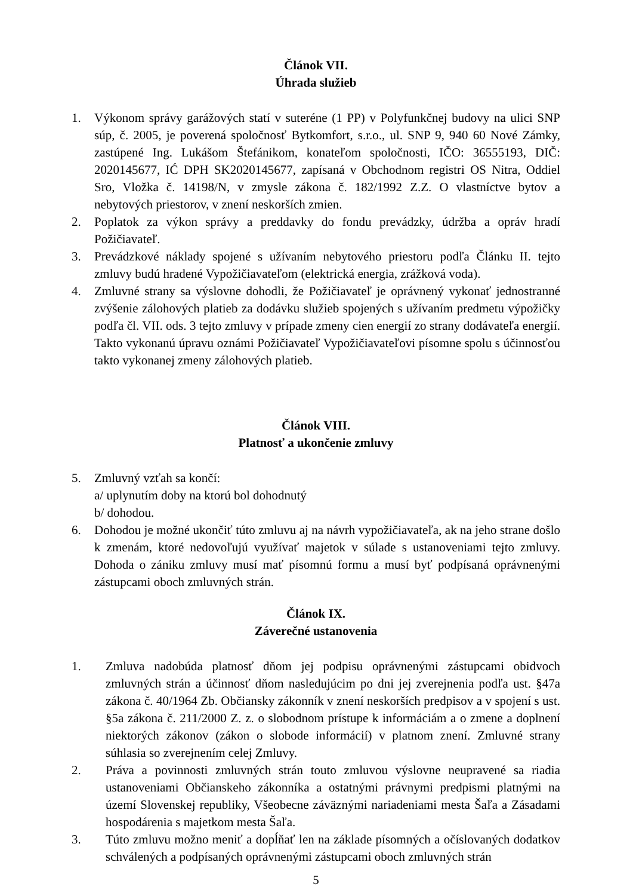Článok VII.
Úhrada služieb
1. Výkonom správy garážových statí v suteréne (1 PP) v Polyfunkčnej budovy na ulici SNP súp, č. 2005, je poverená spoločnosť Bytkomfort, s.r.o., ul. SNP 9, 940 60 Nové Zámky, zastúpené Ing. Lukášom Štefánikom, konateľom spoločnosti, IČO: 36555193, DIČ: 2020145677, IĆ DPH SK2020145677, zapísaná v Obchodnom registri OS Nitra, Oddiel Sro, Vložka č. 14198/N, v zmysle zákona č. 182/1992 Z.Z. O vlastníctve bytov a nebytových priestorov, v znení neskorších zmien.
2. Poplatok za výkon správy a preddavky do fondu prevádzky, údržba a opráv hradí Požičiavateľ.
3. Prevádzkové náklady spojené s užívaním nebytového priestoru podľa Článku II. tejto zmluvy budú hradené Vypožičiavateľom (elektrická energia, zrážková voda).
4. Zmluvné strany sa výslovne dohodli, že Požičiavateľ je oprávnený vykonať jednostranné zvýšenie zálohových platieb za dodávku služieb spojených s užívaním predmetu výpožičky podľa čl. VII. ods. 3 tejto zmluvy v prípade zmeny cien energií zo strany dodávateľa energií. Takto vykonanú úpravu oznámi Požičiavateľ Vypožičiavateľovi písomne spolu s účinnosťou takto vykonanej zmeny zálohových platieb.
Článok VIII.
Platnosť a ukončenie zmluvy
5. Zmluvný vzťah sa končí:
a/ uplynutím doby na ktorú bol dohodnutý
b/ dohodou.
6. Dohodou je možné ukončiť túto zmluvu aj na návrh vypožičiavateľa, ak na jeho strane došlo k zmenám, ktoré nedovoľujú využívať majetok v súlade s ustanoveniami tejto zmluvy. Dohoda o zániku zmluvy musí mať písomnú formu a musí byť podpísaná oprávnenými zástupcami oboch zmluvných strán.
Článok IX.
Záverečné ustanovenia
1. Zmluva nadobúda platnosť dňom jej podpisu oprávnenými zástupcami obidvoch zmluvných strán a účinnosť dňom nasledujúcim po dni jej zverejnenia podľa ust. §47a zákona č. 40/1964 Zb. Občiansky zákonník v znení neskorších predpisov a v spojení s ust. §5a zákona č. 211/2000 Z. z. o slobodnom prístupe k informáciám a o zmene a doplnení niektorých zákonov (zákon o slobode informácií) v platnom znení. Zmluvné strany súhlasia so zverejnením celej Zmluvy.
2. Práva a povinnosti zmluvných strán touto zmluvou výslovne neupravené sa riadia ustanoveniami Občianskeho zákonníka a ostatnými právnymi predpismi platnými na území Slovenskej republiky, Všeobecne záväznými nariadeniami mesta Šaľa a Zásadami hospodárenia s majetkom mesta Šaľa.
3. Túto zmluvu možno meniť a dopĺňať len na základe písomných a očíslovaných dodatkov schválených a podpísaných oprávnenými zástupcami oboch zmluvných strán
5